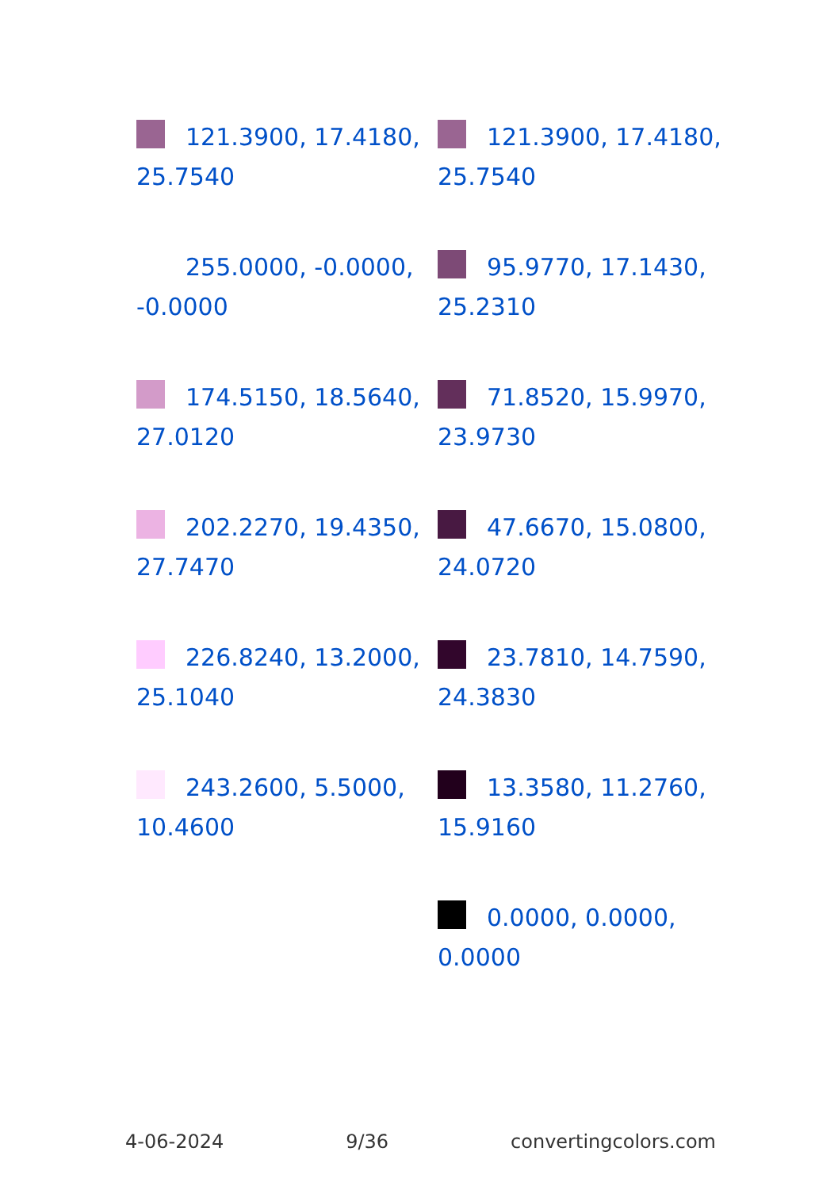121.3900, 17.4180, 25.7540
255.0000, -0.0000, -0.0000
174.5150, 18.5640, 27.0120
202.2270, 19.4350, 27.7470
226.8240, 13.2000, 25.1040
243.2600, 5.5000, 10.4600
121.3900, 17.4180, 25.7540
95.9770, 17.1430, 25.2310
71.8520, 15.9970, 23.9730
47.6670, 15.0800, 24.0720
23.7810, 14.7590, 24.3830
13.3580, 11.2760, 15.9160
0.0000, 0.0000, 0.0000
4-06-2024 9/36 convertingcolors.com